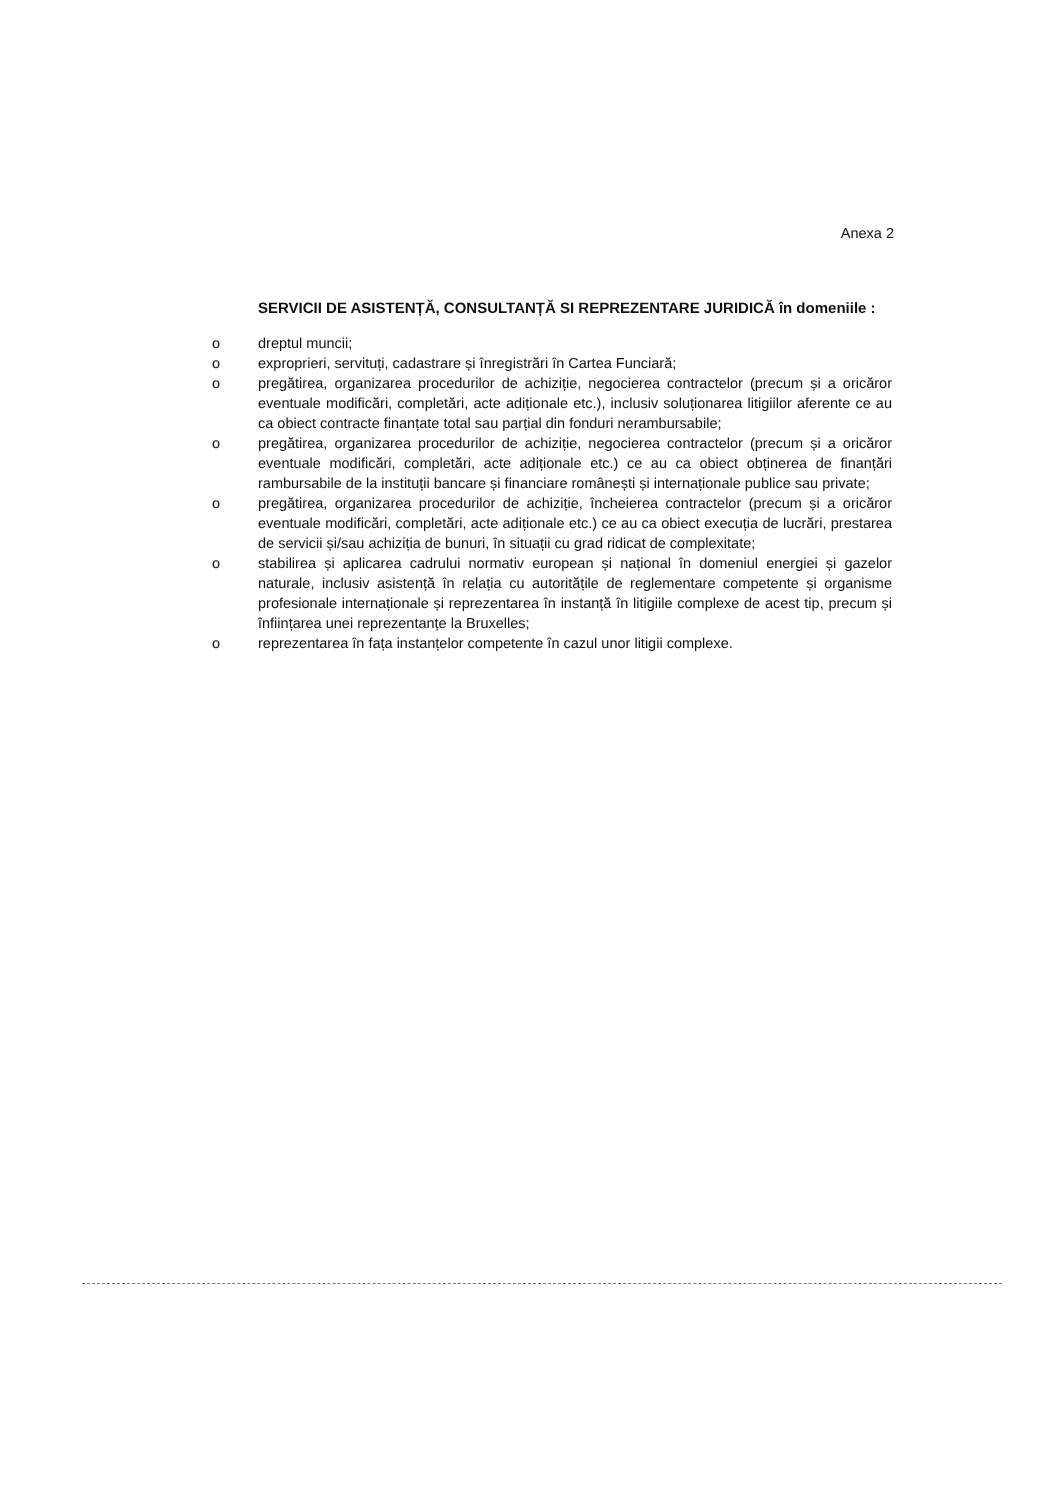Anexa 2
SERVICII DE ASISTENȚĂ, CONSULTANȚĂ SI REPREZENTARE JURIDICĂ în domeniile :
o dreptul muncii;
o exproprieri, servituți, cadastrare și înregistrări în Cartea Funciară;
o pregătirea, organizarea procedurilor de achiziție, negocierea contractelor (precum și a oricăror eventuale modificări, completări, acte adiționale etc.), inclusiv soluționarea litigiilor aferente ce au ca obiect contracte finanțate total sau parțial din fonduri nerambursabile;
o pregătirea, organizarea procedurilor de achiziție, negocierea contractelor (precum și a oricăror eventuale modificări, completări, acte adiționale etc.) ce au ca obiect obținerea de finanțări rambursabile de la instituții bancare și financiare românești și internaționale publice sau private;
o pregătirea, organizarea procedurilor de achiziție, încheierea contractelor (precum și a oricăror eventuale modificări, completări, acte adiționale etc.) ce au ca obiect execuția de lucrări, prestarea de servicii și/sau achiziția de bunuri, în situații cu grad ridicat de complexitate;
o stabilirea și aplicarea cadrului normativ european și național în domeniul energiei și gazelor naturale, inclusiv asistență în relația cu autoritățile de reglementare competente și organisme profesionale internaționale și reprezentarea în instanță în litigiile complexe de acest tip, precum și înființarea unei reprezentanțe la Bruxelles;
o reprezentarea în fața instanțelor competente în cazul unor litigii complexe.